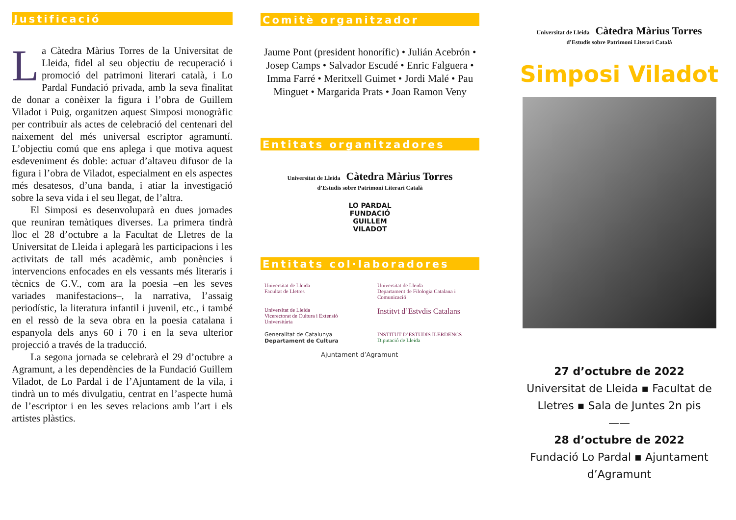Justificació
La Càtedra Màrius Torres de la Universitat de Lleida, fidel al seu objectiu de recuperació i promoció del patrimoni literari català, i Lo Pardal Fundació privada, amb la seva finalitat de donar a conèixer la figura i l’obra de Guillem Viladot i Puig, organitzen aquest Simposi monogràfic per contribuir als actes de celebració del centenari del naixement del més universal escriptor agramuntí. L’objectiu comú que ens aplega i que motiva aquest esdeveniment és doble: actuar d’altaveu difusor de la figura i l’obra de Viladot, especialment en els aspectes més desatesos, d’una banda, i atiar la investigació sobre la seva vida i el seu llegat, de l’altra.
El Simposi es desenvoluparà en dues jornades que reuniran temàtiques diverses. La primera tindrà lloc el 28 d’octubre a la Facultat de Lletres de la Universitat de Lleida i aplegarà les participacions i les activitats de tall més acadèmic, amb ponències i intervencions enfocades en els vessants més literaris i tècnics de G.V., com ara la poesia –en les seves variades manifestacions–, la narrativa, l’assaig periodístic, la literatura infantil i juvenil, etc., i també en el ressò de la seva obra en la poesia catalana i espanyola dels anys 60 i 70 i en la seva ulterior projecció a través de la traducció.
La segona jornada se celebrarà el 29 d’octubre a Agramunt, a les dependències de la Fundació Guillem Viladot, de Lo Pardal i de l’Ajuntament de la vila, i tindrà un to més divulgatiu, centrat en l’aspecte humà de l’escriptor i en les seves relacions amb l’art i els artistes plàstics.
Comitè organitzador
Jaume Pont (president honorífic) • Julián Acebrón • Josep Camps • Salvador Escudé • Enric Falguera • Imma Farré • Meritxell Guimet • Jordi Malé • Pau Minguet • Margarida Prats • Joan Ramon Veny
Entitats organitzadores
Universitat de Lleida Càtedra Màrius Torres
d’Estudis sobre Patrimoni Literari Català
LO PARDAL
FUNDACIÓ
GUILLEM
VILADOT
Entitats col·laboradores
Universitat de Lleida
Facultat de Lletres
Universitat de Lleida
Departament de Filologia Catalana i Comunicació
Universitat de Lleida
Vicerectorat de Cultura i Extensió Universitària
Institvt d’Estvdis Catalans
Generalitat de Catalunya
Departament de Cultura
INSTITUT D’ESTUDIS ILERDENCS Diputació de Lleida
Ajuntament d’Agramunt
Universitat de Lleida Càtedra Màrius Torres
d’Estudis sobre Patrimoni Literari Català
Simposi Viladot
27 d’octubre de 2022
Universitat de Lleida ▪ Facultat de Lletres ▪ Sala de Juntes 2n pis
——
28 d’octubre de 2022
Fundació Lo Pardal ▪ Ajuntament d’Agramunt